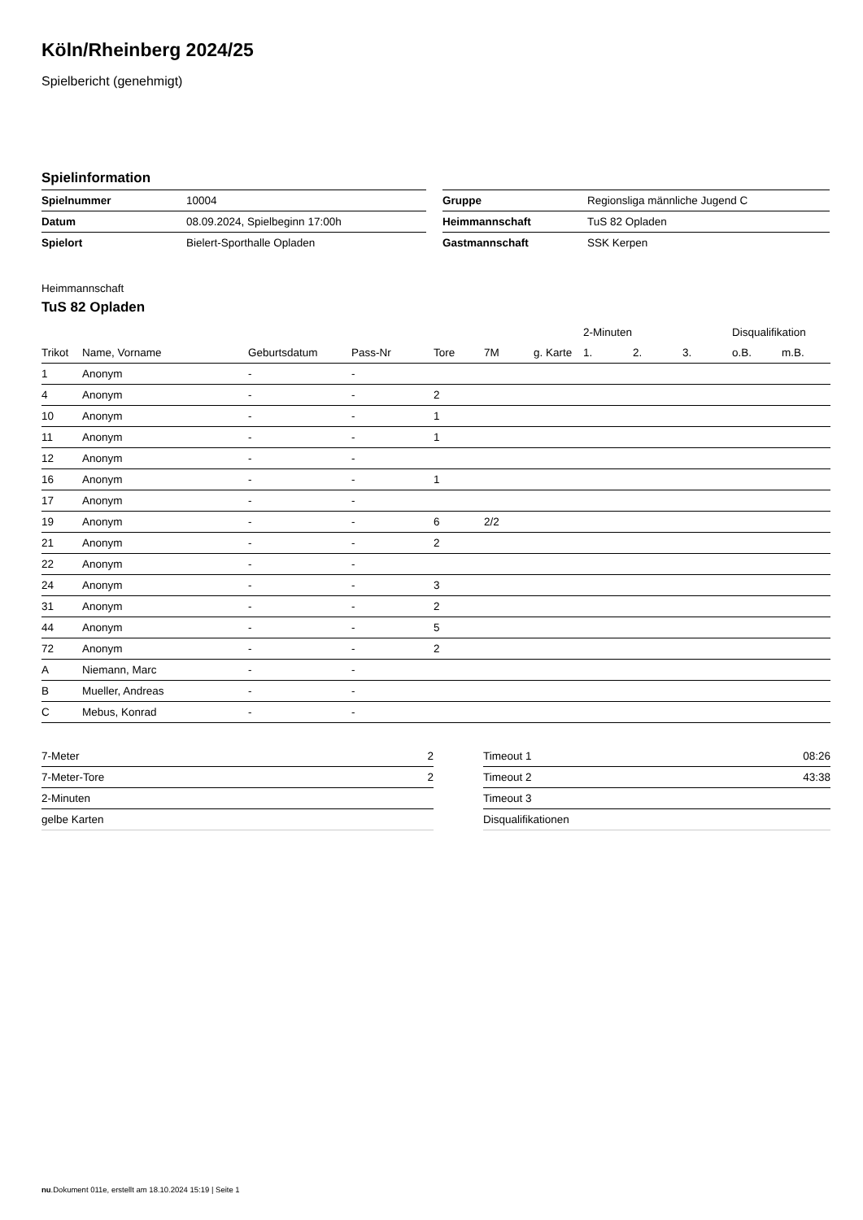Köln/Rheinberg 2024/25
Spielbericht (genehmigt)
Spielinformation
| Spielnummer | 10004 |
| Datum | 08.09.2024, Spielbeginn 17:00h |
| Spielort | Bielert-Sporthalle Opladen |
| Gruppe | Regionsliga männliche Jugend C |
| Heimmannschaft | TuS 82 Opladen |
| Gastmannschaft | SSK Kerpen |
Heimmannschaft
TuS 82 Opladen
| | | | | | | | 2-Minuten | | | Disqualifikation | |
| --- | --- | --- | --- | --- | --- | --- | --- | --- | --- | --- | --- |
| Trikot | Name, Vorname | Geburtsdatum | Pass-Nr | Tore | 7M | g. Karte | 1. | 2. | 3. | o.B. | m.B. |
| 1 | Anonym | - | - | | | | | | | | |
| 4 | Anonym | - | - | 2 | | | | | | | |
| 10 | Anonym | - | - | 1 | | | | | | | |
| 11 | Anonym | - | - | 1 | | | | | | | |
| 12 | Anonym | - | - | | | | | | | | |
| 16 | Anonym | - | - | 1 | | | | | | | |
| 17 | Anonym | - | - | | | | | | | | |
| 19 | Anonym | - | - | 6 | 2/2 | | | | | | |
| 21 | Anonym | - | - | 2 | | | | | | | |
| 22 | Anonym | - | - | | | | | | | | |
| 24 | Anonym | - | - | 3 | | | | | | | |
| 31 | Anonym | - | - | 2 | | | | | | | |
| 44 | Anonym | - | - | 5 | | | | | | | |
| 72 | Anonym | - | - | 2 | | | | | | | |
| A | Niemann, Marc | - | - | | | | | | | | |
| B | Mueller, Andreas | - | - | | | | | | | | |
| C | Mebus, Konrad | - | - | | | | | | | | |
| 7-Meter | 2 |
| 7-Meter-Tore | 2 |
| 2-Minuten | |
| gelbe Karten | |
| Timeout 1 | 08:26 |
| Timeout 2 | 43:38 |
| Timeout 3 | |
| Disqualifikationen | |
nu.Dokument 011e, erstellt am 18.10.2024 15:19 | Seite 1